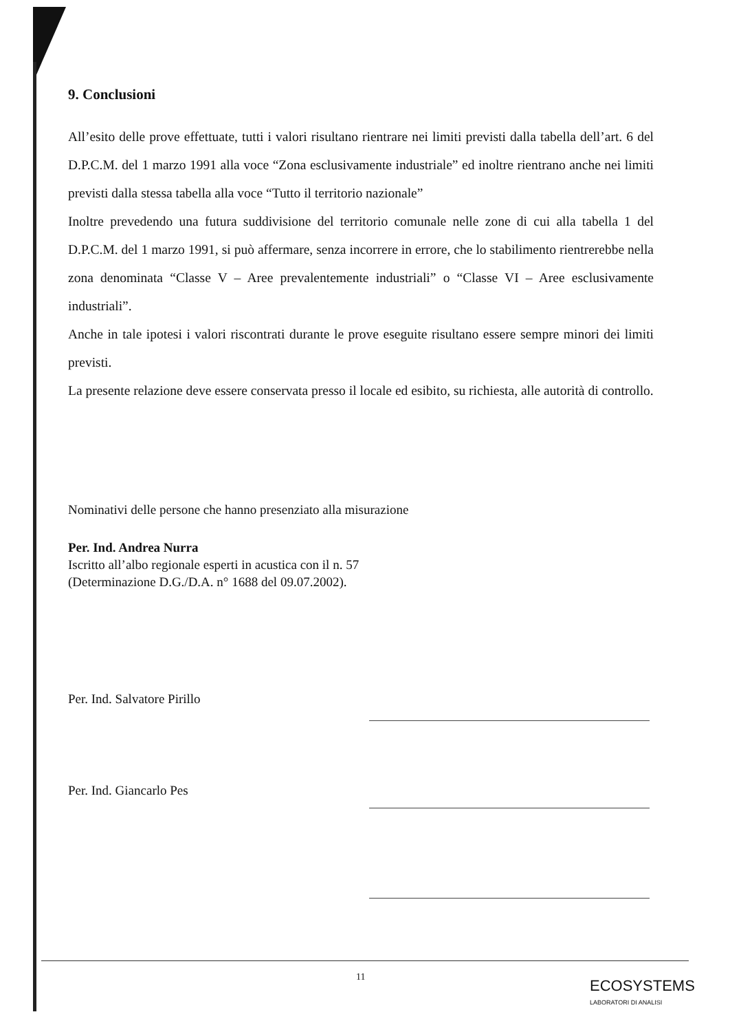9. Conclusioni
All’esito delle prove effettuate, tutti i valori risultano rientrare nei limiti previsti dalla tabella dell’art. 6 del D.P.C.M. del 1 marzo 1991 alla voce “Zona esclusivamente industriale” ed inoltre rientrano anche nei limiti previsti dalla stessa tabella alla voce “Tutto il territorio nazionale”
Inoltre prevedendo una futura suddivisione del territorio comunale nelle zone di cui alla tabella 1 del D.P.C.M. del 1 marzo 1991, si può affermare, senza incorrere in errore, che lo stabilimento rientrerebbe nella zona denominata “Classe V – Aree prevalentemente industriali” o “Classe VI – Aree esclusivamente industriali”.
Anche in tale ipotesi i valori riscontrati durante le prove eseguite risultano essere sempre minori dei limiti previsti.
La presente relazione deve essere conservata presso il locale ed esibito, su richiesta, alle autorità di controllo.
Nominativi delle persone che hanno presenziato alla misurazione
Per. Ind. Andrea Nurra
Iscritto all’albo regionale esperti in acustica con il n. 57
(Determinazione D.G./D.A. n° 1688 del 09.07.2002).
Per. Ind. Salvatore Pirillo
Per. Ind. Giancarlo Pes
11
ECOSYSTEMS
LABORATORI DI ANALISI